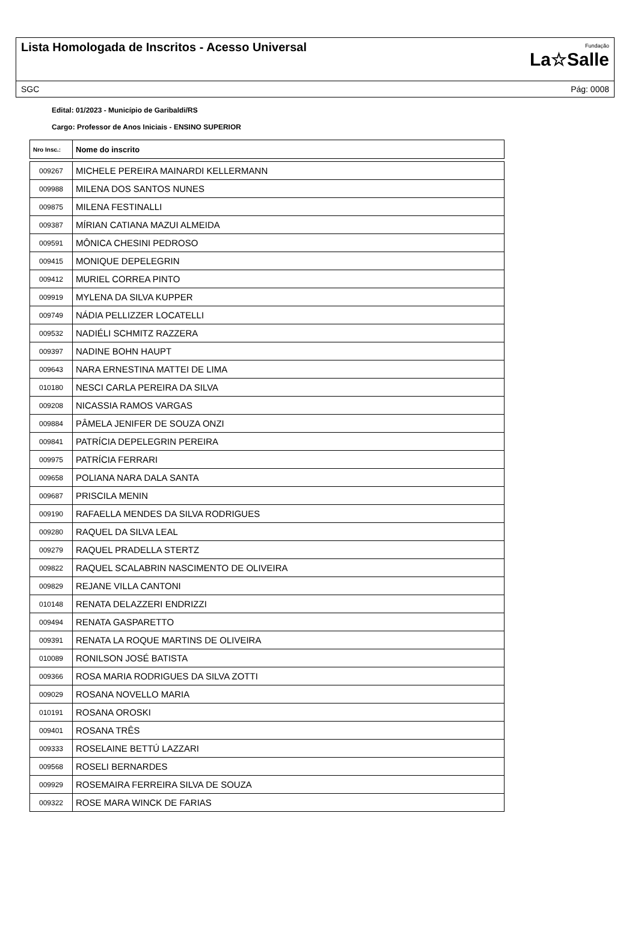Lista Homologada de Inscritos - Acesso Universal
Fundação
La☆Salle
SGC Pág: 0008
Edital: 01/2023 - Município de Garibaldi/RS
Cargo: Professor de Anos Iniciais - ENSINO SUPERIOR
| Nro Insc.: | Nome do inscrito |
| --- | --- |
| 009267 | MICHELE PEREIRA MAINARDI KELLERMANN |
| 009988 | MILENA DOS SANTOS NUNES |
| 009875 | MILENA FESTINALLI |
| 009387 | MÍRIAN CATIANA MAZUI ALMEIDA |
| 009591 | MÔNICA CHESINI PEDROSO |
| 009415 | MONIQUE DEPELEGRIN |
| 009412 | MURIEL CORREA PINTO |
| 009919 | MYLENA DA SILVA KUPPER |
| 009749 | NÁDIA PELLIZZER LOCATELLI |
| 009532 | NADIÉLI SCHMITZ RAZZERA |
| 009397 | NADINE BOHN HAUPT |
| 009643 | NARA ERNESTINA MATTEI DE LIMA |
| 010180 | NESCI CARLA PEREIRA DA SILVA |
| 009208 | NICASSIA RAMOS VARGAS |
| 009884 | PÂMELA JENIFER DE SOUZA ONZI |
| 009841 | PATRÍCIA DEPELEGRIN PEREIRA |
| 009975 | PATRÍCIA FERRARI |
| 009658 | POLIANA NARA DALA SANTA |
| 009687 | PRISCILA MENIN |
| 009190 | RAFAELLA MENDES DA SILVA RODRIGUES |
| 009280 | RAQUEL DA SILVA LEAL |
| 009279 | RAQUEL PRADELLA STERTZ |
| 009822 | RAQUEL SCALABRIN NASCIMENTO DE OLIVEIRA |
| 009829 | REJANE VILLA CANTONI |
| 010148 | RENATA DELAZZERI ENDRIZZI |
| 009494 | RENATA GASPARETTO |
| 009391 | RENATA LA ROQUE MARTINS DE OLIVEIRA |
| 010089 | RONILSON JOSÉ BATISTA |
| 009366 | ROSA MARIA RODRIGUES DA SILVA ZOTTI |
| 009029 | ROSANA NOVELLO MARIA |
| 010191 | ROSANA OROSKI |
| 009401 | ROSANA TRÊS |
| 009333 | ROSELAINE BETTÚ LAZZARI |
| 009568 | ROSELI BERNARDES |
| 009929 | ROSEMAIRA FERREIRA SILVA DE SOUZA |
| 009322 | ROSE MARA WINCK DE FARIAS |